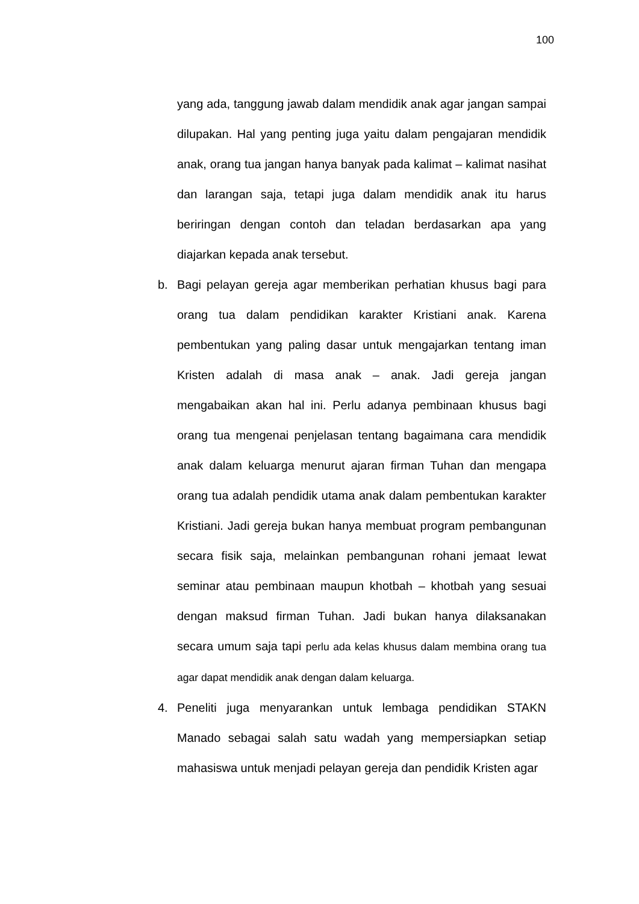100
yang ada, tanggung jawab dalam mendidik anak agar jangan sampai dilupakan. Hal yang penting juga yaitu dalam pengajaran mendidik anak, orang tua jangan hanya banyak pada kalimat – kalimat nasihat dan larangan saja, tetapi juga dalam mendidik anak itu harus beriringan dengan contoh dan teladan berdasarkan apa yang diajarkan kepada anak tersebut.
b. Bagi pelayan gereja agar memberikan perhatian khusus bagi para orang tua dalam pendidikan karakter Kristiani anak. Karena pembentukan yang paling dasar untuk mengajarkan tentang iman Kristen adalah di masa anak – anak. Jadi gereja jangan mengabaikan akan hal ini. Perlu adanya pembinaan khusus bagi orang tua mengenai penjelasan tentang bagaimana cara mendidik anak dalam keluarga menurut ajaran firman Tuhan dan mengapa orang tua adalah pendidik utama anak dalam pembentukan karakter Kristiani. Jadi gereja bukan hanya membuat program pembangunan secara fisik saja, melainkan pembangunan rohani jemaat lewat seminar atau pembinaan maupun khotbah – khotbah yang sesuai dengan maksud firman Tuhan. Jadi bukan hanya dilaksanakan secara umum saja tapi perlu ada kelas khusus dalam membina orang tua agar dapat mendidik anak dengan dalam keluarga.
4. Peneliti juga menyarankan untuk lembaga pendidikan STAKN Manado sebagai salah satu wadah yang mempersiapkan setiap mahasiswa untuk menjadi pelayan gereja dan pendidik Kristen agar